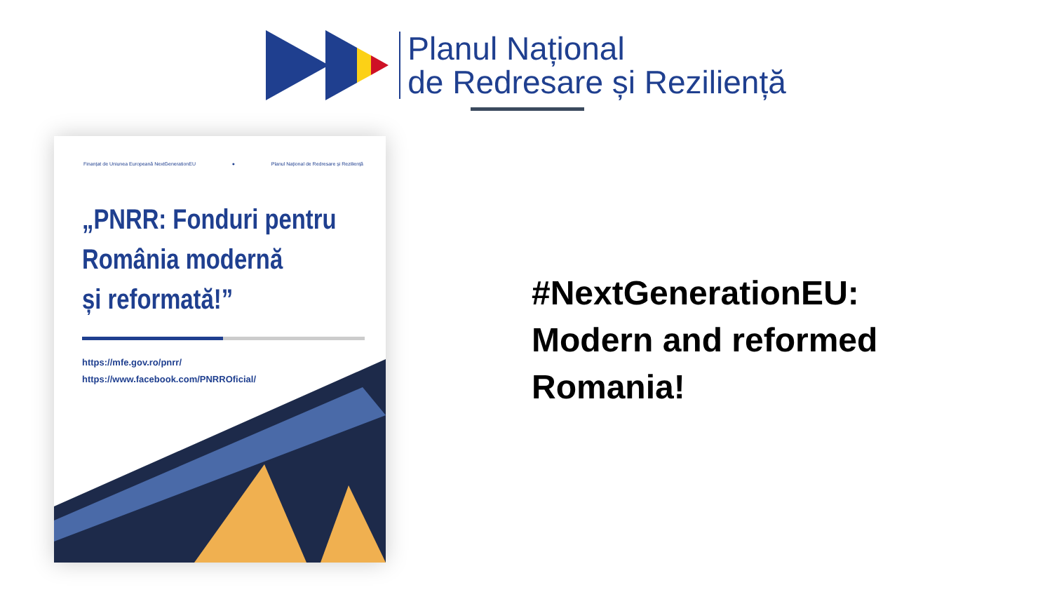Planul Național
de Redresare și Reziliență
Finanțat de Uniunea Europeană NextGenerationEU ● Planul Național de Redresare și Reziliență
„PNRR: Fonduri pentru
România modernă
și reformată!”
https://mfe.gov.ro/pnrr/
https://www.facebook.com/PNRROficial/
#NextGenerationEU:
Modern and reformed
Romania!